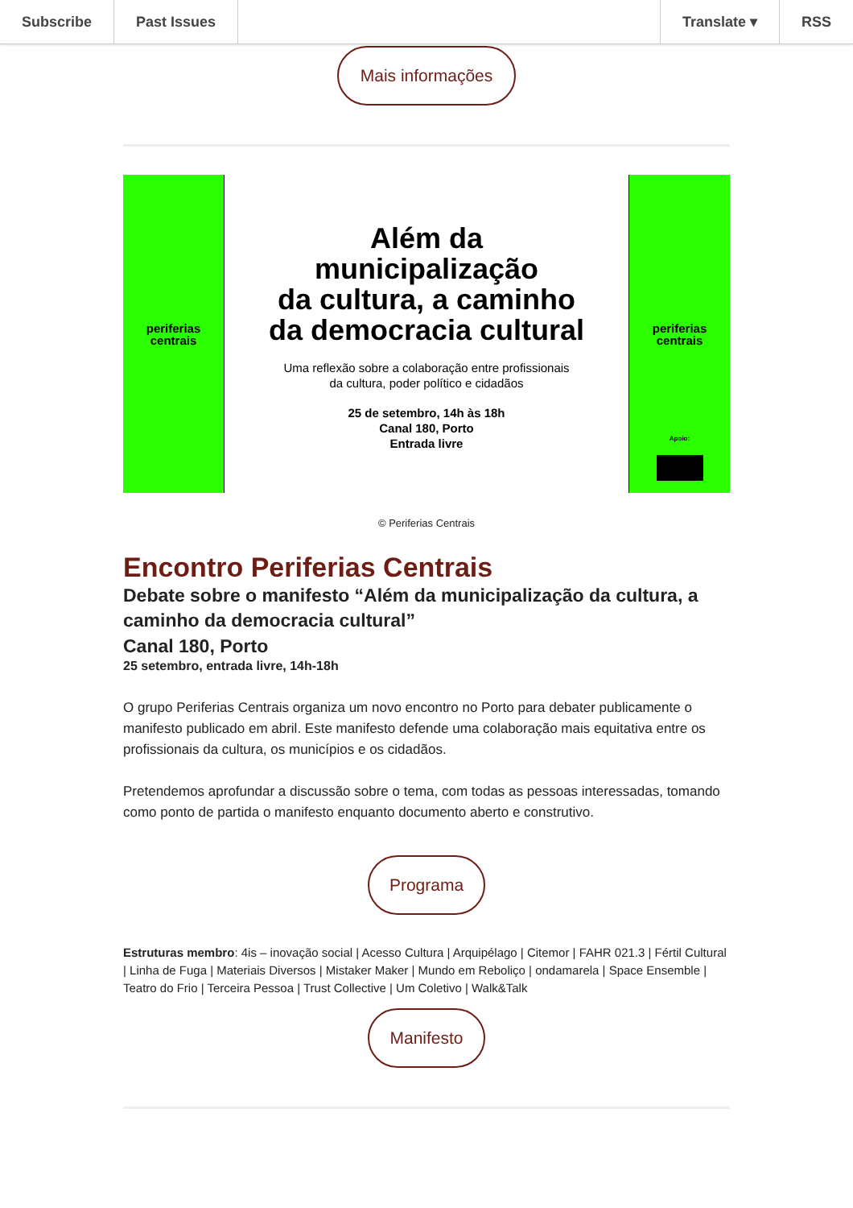Subscribe Past Issues Translate ▾ RSS
Mais informações
periferias
centrais
Além da
municipalização
da cultura, a caminho
da democracia cultural
Uma reflexão sobre a colaboração entre profissionais
da cultura, poder político e cidadãos
25 de setembro, 14h às 18h
Canal 180, Porto
Entrada livre
periferias
centrais
Apoio:
© Periferias Centrais
Encontro Periferias Centrais
Debate sobre o manifesto “Além da municipalização da cultura, a caminho da democracia cultural”
Canal 180, Porto
25 setembro, entrada livre, 14h-18h
O grupo Periferias Centrais organiza um novo encontro no Porto para debater publicamente o manifesto publicado em abril. Este manifesto defende uma colaboração mais equitativa entre os profissionais da cultura, os municípios e os cidadãos.
Pretendemos aprofundar a discussão sobre o tema, com todas as pessoas interessadas, tomando como ponto de partida o manifesto enquanto documento aberto e construtivo.
Programa
Estruturas membro: 4is – inovação social | Acesso Cultura | Arquipélago | Citemor | FAHR 021.3 | Fértil Cultural | Linha de Fuga | Materiais Diversos | Mistaker Maker | Mundo em Reboliço | ondamarela | Space Ensemble | Teatro do Frio | Terceira Pessoa | Trust Collective | Um Coletivo | Walk&Talk
Manifesto